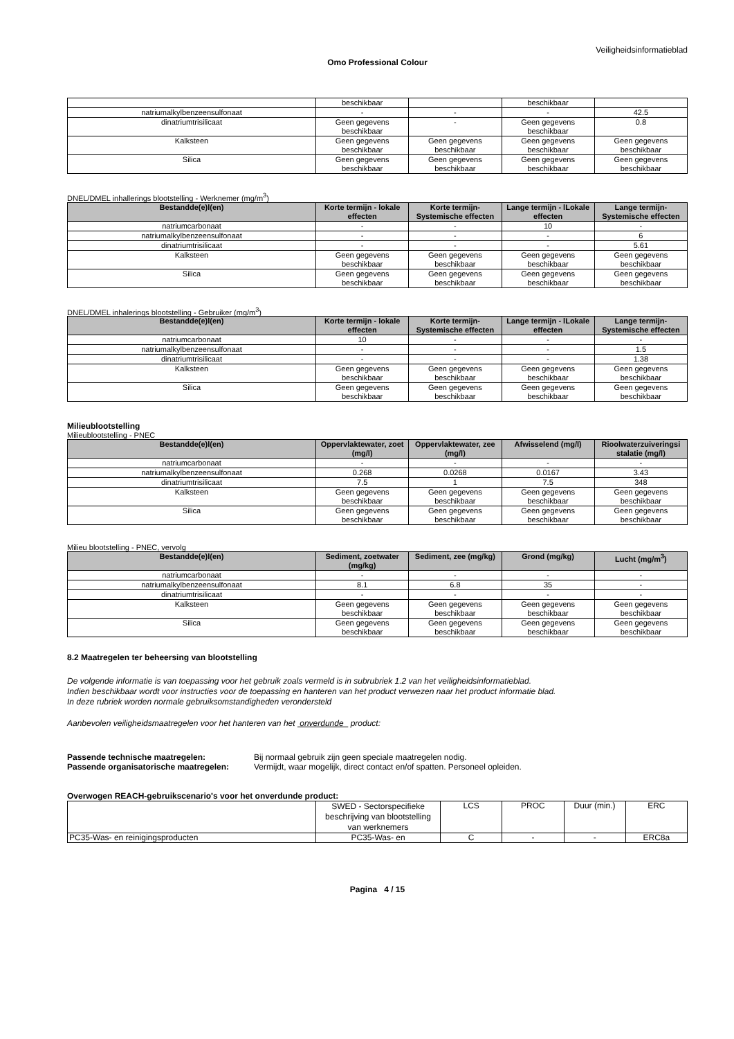Veiligheidsinformatieblad
Omo Professional Colour
| | beschikbaar | | beschikbaar | |
| natriumalkylbenzeensulfonaat | - | - | - | 42.5 |
| dinatriumtrisilicaat | Geen gegevens beschikbaar | - | Geen gegevens beschikbaar | 0.8 |
| Kalksteen | Geen gegevens beschikbaar | Geen gegevens beschikbaar | Geen gegevens beschikbaar | Geen gegevens beschikbaar |
| Silica | Geen gegevens beschikbaar | Geen gegevens beschikbaar | Geen gegevens beschikbaar | Geen gegevens beschikbaar |
DNEL/DMEL inhallerings blootstelling - Werknemer (mg/m<sup>3</sup>)
| Bestandde(e)l(en) | Korte termijn - lokale effecten | Korte termijn- Systemische effecten | Lange termijn - lLokale effecten | Lange termijn- Systemische effecten |
| --- | --- | --- | --- | --- |
| natriumcarbonaat | - | - | 10 | - |
| natriumalkylbenzeensulfonaat | - | - | - | 6 |
| dinatriumtrisilicaat | - | - | - | 5.61 |
| Kalksteen | Geen gegevens beschikbaar | Geen gegevens beschikbaar | Geen gegevens beschikbaar | Geen gegevens beschikbaar |
| Silica | Geen gegevens beschikbaar | Geen gegevens beschikbaar | Geen gegevens beschikbaar | Geen gegevens beschikbaar |
DNEL/DMEL inhalerings blootstelling - Gebruiker (mg/m<sup>3</sup>)
| Bestandde(e)l(en) | Korte termijn - lokale effecten | Korte termijn- Systemische effecten | Lange termijn - lLokale effecten | Lange termijn- Systemische effecten |
| --- | --- | --- | --- | --- |
| natriumcarbonaat | 10 | - | - | - |
| natriumalkylbenzeensulfonaat | - | - | - | 1.5 |
| dinatriumtrisilicaat | - | - | - | 1.38 |
| Kalksteen | Geen gegevens beschikbaar | Geen gegevens beschikbaar | Geen gegevens beschikbaar | Geen gegevens beschikbaar |
| Silica | Geen gegevens beschikbaar | Geen gegevens beschikbaar | Geen gegevens beschikbaar | Geen gegevens beschikbaar |
Milieublootstelling
Milieublootstelling - PNEC
| Bestandde(e)l(en) | Oppervlaktewater, zoet (mg/l) | Oppervlaktewater, zee (mg/l) | Afwisselend (mg/l) | Rioolwaterzuiveringsi stalatie (mg/l) |
| --- | --- | --- | --- | --- |
| natriumcarbonaat | - | - | - | - |
| natriumalkylbenzeensulfonaat | 0.268 | 0.0268 | 0.0167 | 3.43 |
| dinatriumtrisilicaat | 7.5 | 1 | 7.5 | 348 |
| Kalksteen | Geen gegevens beschikbaar | Geen gegevens beschikbaar | Geen gegevens beschikbaar | Geen gegevens beschikbaar |
| Silica | Geen gegevens beschikbaar | Geen gegevens beschikbaar | Geen gegevens beschikbaar | Geen gegevens beschikbaar |
Milieu blootstelling - PNEC, vervolg
| Bestandde(e)l(en) | Sediment, zoetwater (mg/kg) | Sediment, zee (mg/kg) | Grond (mg/kg) | Lucht (mg/m<sup>3</sup>) |
| --- | --- | --- | --- | --- |
| natriumcarbonaat | - | - | - | - |
| natriumalkylbenzeensulfonaat | 8.1 | 6.8 | 35 | - |
| dinatriumtrisilicaat | - | - | - | - |
| Kalksteen | Geen gegevens beschikbaar | Geen gegevens beschikbaar | Geen gegevens beschikbaar | Geen gegevens beschikbaar |
| Silica | Geen gegevens beschikbaar | Geen gegevens beschikbaar | Geen gegevens beschikbaar | Geen gegevens beschikbaar |
8.2 Maatregelen ter beheersing van blootstelling
De volgende informatie is van toepassing voor het gebruik zoals vermeld is in subrubriek 1.2 van het veiligheidsinformatieblad.
Indien beschikbaar wordt voor instructies voor de toepassing en hanteren van het product verwezen naar het product informatie blad.
In deze rubriek worden normale gebruiksomstandigheden verondersteld
Aanbevolen veiligheidsmaatregelen voor het hanteren van het onverdunde product:
Passende technische maatregelen: Bij normaal gebruik zijn geen speciale maatregelen nodig.
Passende organisatorische maatregelen: Vermijdt, waar mogelijk, direct contact en/of spatten. Personeel opleiden.
Overwogen REACH-gebruikscenario's voor het onverdunde product:
| | SWED - Sectorspecifieke beschrijving van blootstelling van werknemers | LCS | PROC | Duur (min.) | ERC |
| PC35-Was- en reinigingsproducten | PC35-Was- en | C | - | - | ERC8a |
Pagina 4 / 15